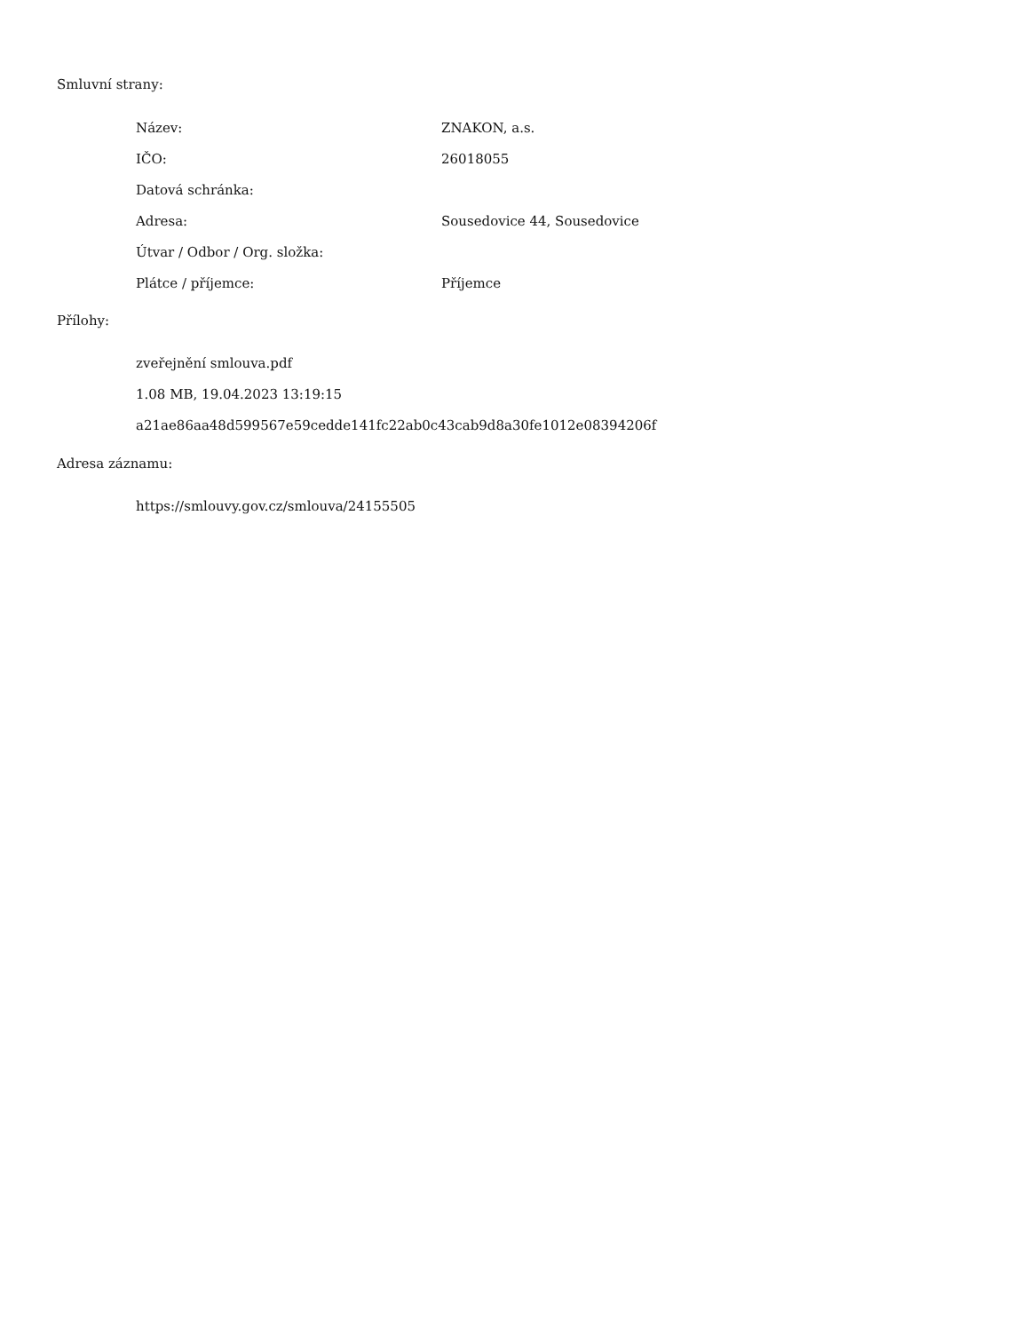Smluvní strany:
| Název: | ZNAKON, a.s. |
| IČO: | 26018055 |
| Datová schránka: | |
| Adresa: | Sousedovice 44, Sousedovice |
| Útvar / Odbor / Org. složka: | |
| Plátce / příjemce: | Příjemce |
Přílohy:
zveřejnění smlouva.pdf
1.08 MB, 19.04.2023 13:19:15
a21ae86aa48d599567e59cedde141fc22ab0c43cab9d8a30fe1012e08394206f
Adresa záznamu:
https://smlouvy.gov.cz/smlouva/24155505